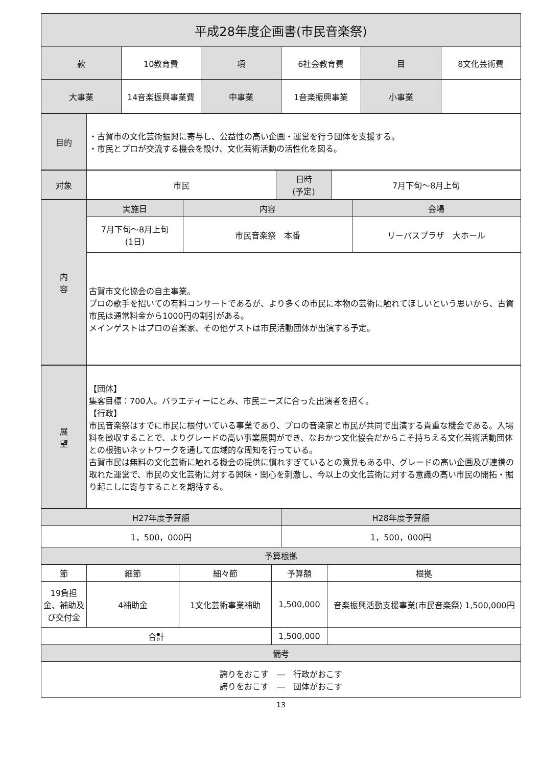| 平成28年度企画書(市民音楽祭) | | | | | |
| --- | --- | --- | --- | --- | --- |
| 款 | 10教育費 | 項 | 6社会教育費 | 目 | 8文化芸術費 |
| 大事業 | 14音楽振興事業費 | 中事業 | 1音楽振興事業 | 小事業 | |
| 目的 | ・古賀市の文化芸術振興に寄与し、公益性の高い企画・運営を行う団体を支援する。 ・市民とプロが交流する機会を設け、文化芸術活動の活性化を図る。 |
| 対象 | 市民 | 日時 (予定) | 7月下旬～8月上旬 |
| 内 容 | 実施日 | 内容 | 会場 |
| --- | --- | --- | --- |
| | 7月下旬～8月上旬 (1日) | 市民音楽祭 本番 | リーパスプラザ 大ホール |
| | 古賀市文化協会の自主事業。 プロの歌手を招いての有料コンサートであるが、より多くの市民に本物の芸術に触れてほしいという思いから、古賀市民は通常料金から1000円の割引がある。 メインゲストはプロの音楽家、その他ゲストは市民活動団体が出演する予定。 | | |
| 展 望 | 【団体】 集客目標：700人。バラエティーにとみ、市民ニーズに合った出演者を招く。 【行政】 市民音楽祭はすでに市民に根付いている事業であり、プロの音楽家と市民が共同で出演する貴重な機会である。入場料を徴収することで、よりグレードの高い事業展開ができ、なおかつ文化協会だからこそ持ちえる文化芸術活動団体との根強いネットワークを通して広域的な周知を行っている。 古賀市民は無料の文化芸術に触れる機会の提供に慣れすぎているとの意見もある中、グレードの高い企画及び連携の取れた運営で、市民の文化芸術に対する興味・関心を刺激し、今以上の文化芸術に対する意識の高い市民の開拓・掘り起こしに寄与することを期待する。 |
| H27年度予算額 | H28年度予算額 |
| --- | --- |
| 1，500，000円 | 1，500，000円 |
| 予算根拠 | |
| 節 | 細節 | 細々節 | 予算額 | 根拠 |
| --- | --- | --- | --- | --- |
| 19負担金、補助及び交付金 | 4補助金 | 1文化芸術事業補助 | 1,500,000 | 音楽振興活動支援事業(市民音楽祭) 1,500,000円 |
| 合計 | | | 1,500,000 | |
| 備考 | | | | |
| 誇りをおこす ― 行政がおこす 誇りをおこす ― 団体がおこす | | | | |
13